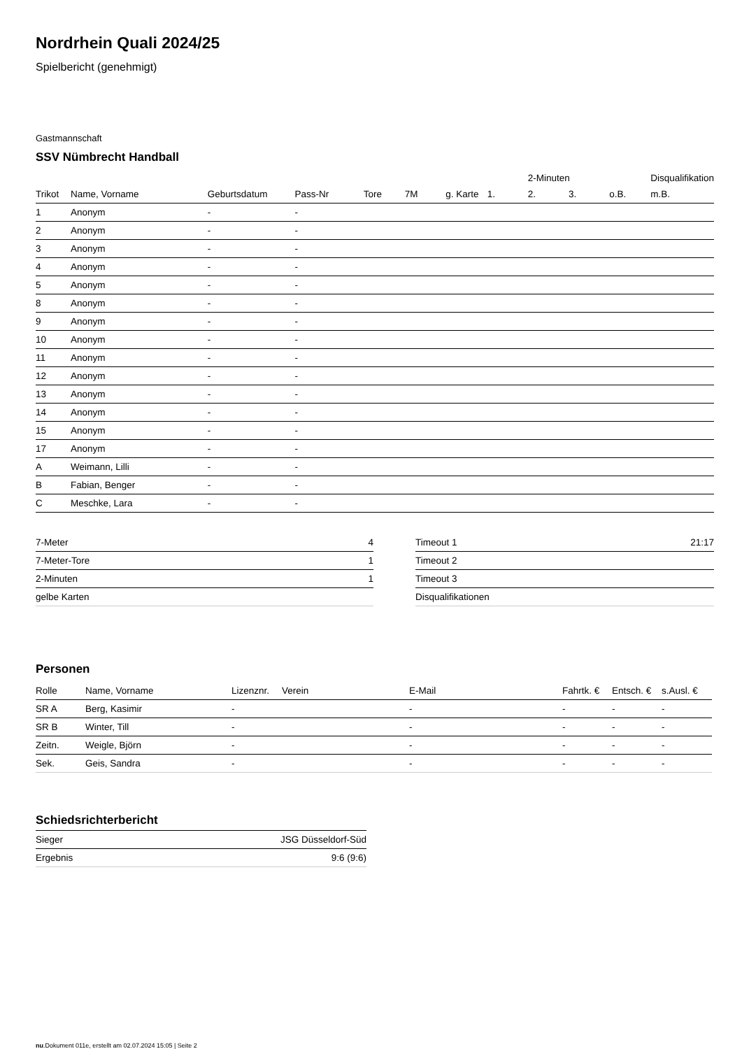Nordrhein Quali 2024/25
Spielbericht (genehmigt)
Gastmannschaft
SSV Nümbrecht Handball
| | | | | | | | | 2-Minuten | | | Disqualifikation |
| --- | --- | --- | --- | --- | --- | --- | --- | --- | --- | --- | --- |
| Trikot | Name, Vorname | Geburtsdatum | Pass-Nr | Tore | 7M | g. Karte | 1. | 2. | 3. | o.B. | m.B. |
| 1 | Anonym | - | - | | | | | | | | |
| 2 | Anonym | - | - | | | | | | | | |
| 3 | Anonym | - | - | | | | | | | | |
| 4 | Anonym | - | - | | | | | | | | |
| 5 | Anonym | - | - | | | | | | | | |
| 8 | Anonym | - | - | | | | | | | | |
| 9 | Anonym | - | - | | | | | | | | |
| 10 | Anonym | - | - | | | | | | | | |
| 11 | Anonym | - | - | | | | | | | | |
| 12 | Anonym | - | - | | | | | | | | |
| 13 | Anonym | - | - | | | | | | | | |
| 14 | Anonym | - | - | | | | | | | | |
| 15 | Anonym | - | - | | | | | | | | |
| 17 | Anonym | - | - | | | | | | | | |
| A | Weimann, Lilli | - | - | | | | | | | | |
| B | Fabian, Benger | - | - | | | | | | | | |
| C | Meschke, Lara | - | - | | | | | | | | |
| 7-Meter | 4 |
| 7-Meter-Tore | 1 |
| 2-Minuten | 1 |
| gelbe Karten | |
| Timeout 1 | 21:17 |
| Timeout 2 | |
| Timeout 3 | |
| Disqualifikationen | |
Personen
| Rolle | Name, Vorname | Lizenznr. | Verein | E-Mail | Fahrtk. € | Entsch. € | s.Ausl. € |
| --- | --- | --- | --- | --- | --- | --- | --- |
| SR A | Berg, Kasimir | - | | - | - | - | - |
| SR B | Winter, Till | - | | - | - | - | - |
| Zeitn. | Weigle, Björn | - | | - | - | - | - |
| Sek. | Geis, Sandra | - | | - | - | - | - |
Schiedsrichterbericht
| Sieger | JSG Düsseldorf-Süd |
| Ergebnis | 9:6 (9:6) |
nu.Dokument 011e, erstellt am 02.07.2024 15:05 | Seite 2